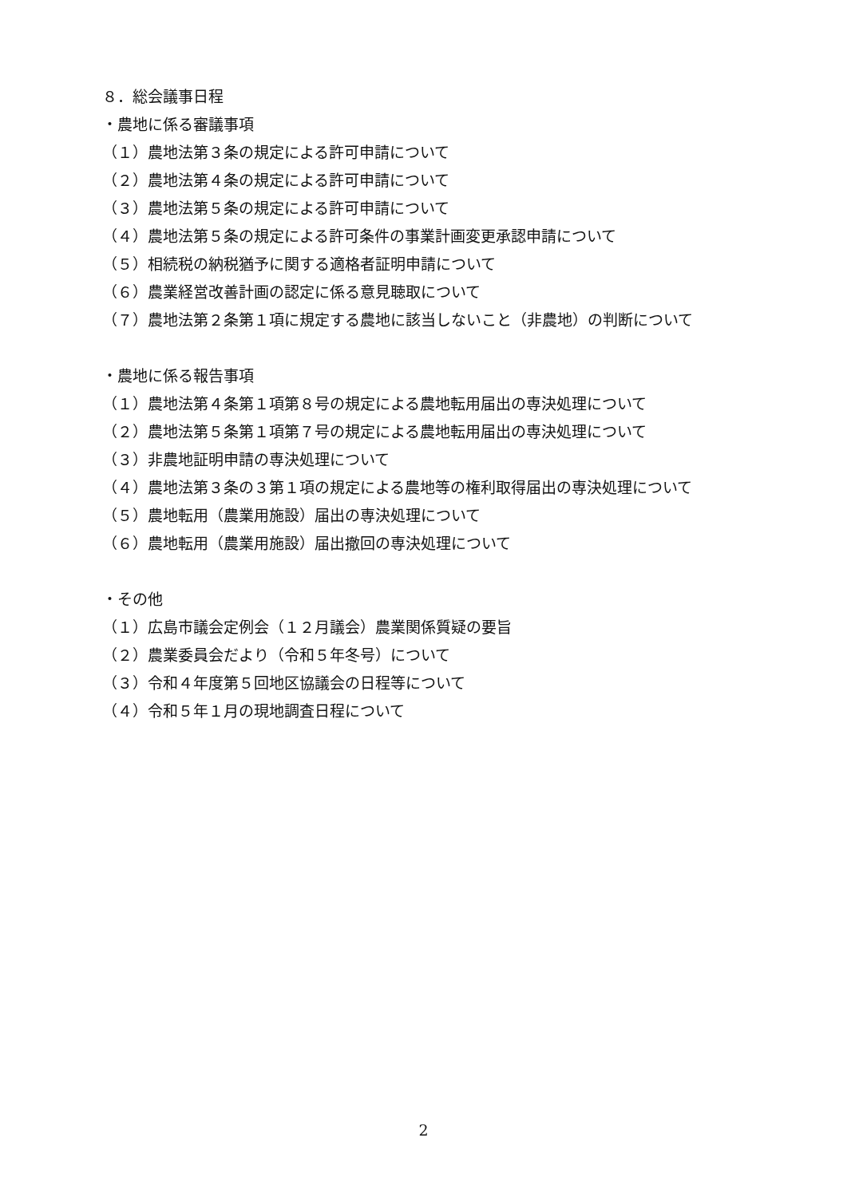８．総会議事日程
・農地に係る審議事項
（１）農地法第３条の規定による許可申請について
（２）農地法第４条の規定による許可申請について
（３）農地法第５条の規定による許可申請について
（４）農地法第５条の規定による許可条件の事業計画変更承認申請について
（５）相続税の納税猶予に関する適格者証明申請について
（６）農業経営改善計画の認定に係る意見聴取について
（７）農地法第２条第１項に規定する農地に該当しないこと（非農地）の判断について
・農地に係る報告事項
（１）農地法第４条第１項第８号の規定による農地転用届出の専決処理について
（２）農地法第５条第１項第７号の規定による農地転用届出の専決処理について
（３）非農地証明申請の専決処理について
（４）農地法第３条の３第１項の規定による農地等の権利取得届出の専決処理について
（５）農地転用（農業用施設）届出の専決処理について
（６）農地転用（農業用施設）届出撤回の専決処理について
・その他
（１）広島市議会定例会（１２月議会）農業関係質疑の要旨
（２）農業委員会だより（令和５年冬号）について
（３）令和４年度第５回地区協議会の日程等について
（４）令和５年１月の現地調査日程について
2